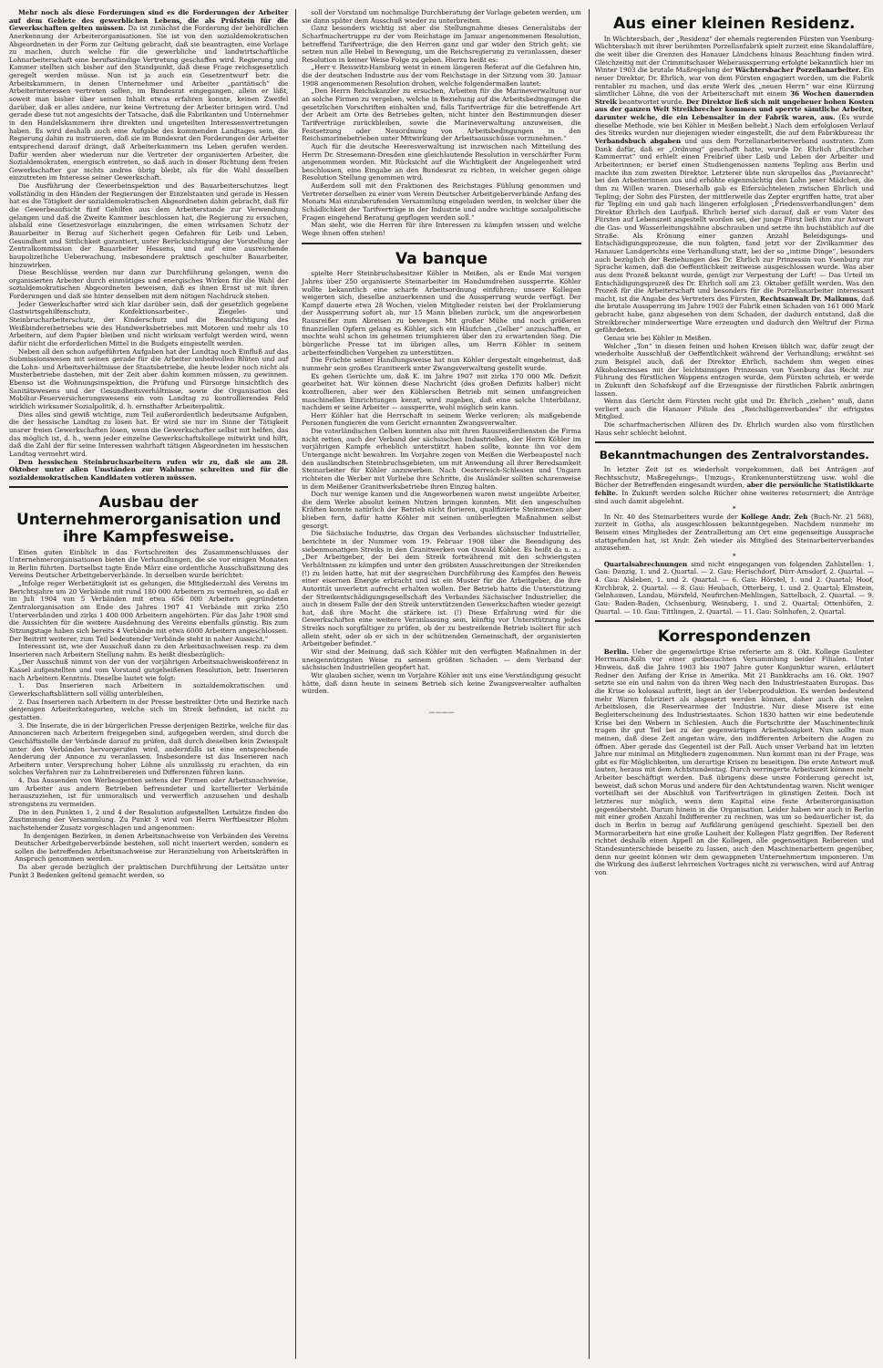Mehr noch als diese Forderungen sind es die Forderungen der Arbeiter auf dem Gebiete des gewerblichen Lebens, die als Prüfstein für die Gewerkschaften gelten müssen. Da ist zunächst die Forderung der behördlichen Anerkennung der Arbeiterorganisationen. Sie ist von den sozialdemokratischen Abgeordneten in der Form zur Geltung gebracht, daß sie beantragten, eine Vorlage zu machen, durch welche für die gewerbliche und landwirtschaftliche Lohnarbeiterschaft eine berufsständige Vertretung geschaffen wird. Regierung und Kammer stellten sich bisher auf den Standpunkt, daß diese Frage reichsgesetzlich geregelt werden müsse. Nun ist ja auch ein Gesetzentwurf betr. die Arbeitskammern, in denen Unternehmer und Arbeiter „paritätisch“ die Arbeiterinteressen vertreten sollen, im Bundesrat eingegangen, allein er läßt, soweit man bisher über seinen Inhalt etwas erfahren konnte, keinen Zweifel darüber, daß er alles andere, nur keine Vertretung der Arbeiter bringen wird. Und gerade diese tut not angesichts der Tatsache, daß die Fabrikanten und Unternehmer in den Handelskammern ihre direkten und ungeteilten Interessenvertretungen haben. Es wird deshalb auch eine Aufgabe des kommenden Landtages sein, die Regierung dahin zu instruieren, daß sie im Bundesrat den Forderungen der Arbeiter entsprechend darauf drängt, daß Arbeiterkammern ins Leben gerufen werden. Dafür werden aber wiederum nur die Vertreter der organisierten Arbeiter, die Sozialdemokraten, energisch eintreten, so daß auch in dieser Richtung dem freien Gewerkschafter gar nichts andres übrig bleibt, als für die Wahl desselben einzutreten im Interesse seiner Gewerkschaft.
Die Ausführung der Gewerbeinspektion und des Bauarbeiterschutzes liegt vollständig in den Händen der Regierungen der Einzelstaaten und gerade in Hessen hat es die Tätigkeit der sozialdemokratischen Abgeordneten dahin gebracht, daß für die Gewerbeaufsicht fünf Gehilfen aus dem Arbeiterstande zur Verwendung gelangen und daß die Zweite Kammer beschlossen hat, die Regierung zu ersuchen, alsbald eine Gesetzesvorlage einzubringen, die einen wirksamen Schutz der Bauarbeiter in Bezug auf Sicherheit gegen Gefahren für Leib und Leben, Gesundheit und Sittlichkeit garantiert, unter Berücksichtigung der Vorstellung der Zentralkommission der Bauarbeiter Hessens, und auf eine ausreichende baupolizeiliche Ueberwachung, insbesondere praktisch geschulter Bauarbeiter, hinzuwirken.
Diese Beschlüsse werden nur dann zur Durchführung gelangen, wenn die organisierten Arbeiter durch einmütiges und energisches Wirken für die Wahl der sozialdemokratischen Abgeordneten beweisen, daß es ihnen Ernst ist mit ihren Forderungen und daß sie hinter denselben mit dem nötigen Nachdruck stehen.
Jeder Gewerkschafter wird sich klar darüber sein, daß der gesetzlich gegebene Gastwirtsgehilfenschutz, Konfektionsarbeiter-, Ziegelei- und Steinbrucharbeiterschutz, der Kinderschutz und die Beaufsichtigung des Weißbindereibetriebes wie des Handwerksbetriebes mit Motoren und mehr als 10 Arbeitern, auf dem Papier bleiben und nicht wirksam verfolgt werden wird, wenn dafür nicht die erforderlichen Mittel in die Budgets eingestellt werden.
Neben all den schon aufgeführten Aufgaben hat der Landtag noch Einfluß auf das Submissionswesen mit seinen gerade für die Arbeiter unheilvollen Blüten und auf die Lohn- und Arbeitsverhältnisse der Staatsbetriebe, die heute leider noch nicht als Musterbetriebe dastehen, mit der Zeit aber dahin kommen müssen, zu gewinnen. Ebenso ist die Wohnungsinspektion, die Prüfung und Fürsorge hinsichtlich des Sanitätswesens und der Gesundheitsverhältnisse, sowie die Organisation des Mobiliar-Feuerversicherungswesens ein vom Landtag zu kontrollierendes Feld wirklich wirksamer Sozialpolitik, d. h. ernsthafter Arbeiterpolitik.
Dies alles sind gewiß wichtige, zum Teil außerordentlich bedeutsame Aufgaben, die der hessische Landtag zu lösen hat. Er wird sie nur im Sinne der Tätigkeit unsrer freien Gewerkschaften lösen, wenn die Gewerkschafter selbst mit helfen, das das möglich ist, d. h., wenn jeder einzelne Gewerkschaftskollege mitwirkt und hilft, daß die Zahl der für seine Interessen wahrhaft tätigen Abgeordneten im hessischen Landtag vermehrt wird.
Den hessischen Steinbruchsarbeitern rufen wir zu, daß sie am 28. Oktober unter allen Umständen zur Wahlurne schreiten und für die sozialdemokratischen Kandidaten votieren müssen.
Ausbau der Unternehmerorganisation und ihre Kampfesweise.
Einen guten Einblick in das Fortschreiten des Zusammenschlusses der Unternehmerorganisationen bieten die Verhandlungen, die sie vor einigen Monaten in Berlin führten. Dortselbst tagte Ende März eine ordentliche Ausschußsitzung des Vereins Deutscher Arbeitgeberverbände. In derselben wurde berichtet:
„Infolge reger Werbetätigkeit ist es gelungen, die Mitgliederzahl des Vereins im Berichtsjahre um 20 Verbände mit rund 180 000 Arbeitern zu vermehren, so daß er im Juli 1904 von 5 Verbänden mit etwa 656 000 Arbeitern gegründeten Zentralorganisation am Ende des Jahres 1907 41 Verbände mit zirka 250 Unterverbänden und zirka 1 400 000 Arbeitern angehörten. Für das Jahr 1908 sind die Aussichten für die weitere Ausdehnung des Vereins ebenfalls günstig. Bis zum Sitzungstage haben sich bereits 4 Verbände mit etwa 6000 Arbeitern angeschlossen. Der Beitritt weiterer, zum Teil bedeutender Verbände steht in naher Aussicht.“
Interessant ist, wie der Ausschuß dann zu den Arbeitsnachweisen resp. zu dem Inserieren nach Arbeitern Stellung nahm. Es heißt diesbezüglich:
„Der Ausschuß nimmt von der von der vorjährigen Arbeitsnachweiskonferenz in Kassel aufgestellten und vom Vorstand gutgeheißenen Resolution, betr. Inserieren nach Arbeitern Kenntnis. Dieselbe lautet wie folgt:
1. Das Inserieren nach Arbeitern in sozialdemokratischen und Gewerkschaftsblättern soll völlig unterbleiben.
2. Das Inserieren nach Arbeitern in der Presse bestreikter Orte und Bezirke nach denjenigen Arbeiterkategorien, welche sich im Streik befinden, ist nicht zu gestatten.
3. Die Inserate, die in der bürgerlichen Presse derjenigen Bezirke, welche für das Annoncieren nach Arbeitern freigegeben sind, aufgegeben werden, sind durch die Geschäftsstelle der Verbände darauf zu prüfen, daß durch dieselben kein Zwiespalt unter den Verbänden hervorgerufen wird, andernfalls ist eine entsprechende Aenderung der Annonce zu veranlassen. Insbesondere ist das Inserieren nach Arbeitern unter Versprechung hoher Löhne als unzulässig zu erachten, da ein solches Verfahren nur zu Lohntreibereien und Differenzen führen kann.
4. Das Aussenden von Werbeagenten seitens der Firmen oder Arbeitsnachweise, um Arbeiter aus andern Betrieben befreundeter und kartellierter Verbände herauszuziehen, ist für unmoralisch und verwerflich anzusehen und deshalb strengstens zu vermeiden.
Die in den Punkten 1, 2 und 4 der Resolution aufgestellten Leitsätze finden die Zustimmung der Versammlung. Zu Punkt 3 wird von Herrn Werftbesitzer Blohm nachstehender Zusatz vorgeschlagen und angenommen:
In denjenigen Bezirken, in denen Arbeitsnachweise von Verbänden des Vereins Deutscher Arbeitgeberverbände bestehen, soll nicht inseriert werden, sondern es sollen die betreffenden Arbeitsnachweise zur Heranziehung von Arbeitskräften in Anspruch genommen werden.
Da aber gerade bezüglich der praktischen Durchführung der Leitsätze unter Punkt 3 Bedenken geltend gemacht werden, so
soll der Vorstand um nochmalige Durchberatung der Vorlage gebeten werden, um sie dann später dem Ausschuß wieder zu unterbreiten.
Ganz besonders wichtig ist aber die Stellungnahme dieses Generalstabs der Scharfmachertruppe zu der vom Reichstage im Januar angenommenen Resolution, betreffend Tarifverträge, die den Herren ganz und gar wider den Strich geht; sie setzen nun alle Hebel in Bewegung, um die Reichsregierung zu veranlassen, dieser Resolution in keiner Weise Folge zu geben. Hierzu heißt es:
„Herr v. Reiswitz-Hamburg weist in einem längeren Referat auf die Gefahren hin, die der deutschen Industrie aus der vom Reichstage in der Sitzung vom 30. Januar 1908 angenommenen Resolution drohen, welche folgendermaßen lautet:
„Den Herrn Reichskanzler zu ersuchen, Arbeiten für die Marineverwaltung nur an solche Firmen zu vergeben, welche in Beziehung auf die Arbeitsbedingungen die gesetzlichen Vorschriften einhalten und, falls Tarifverträge für die betreffende Art der Arbeit am Orte des Betriebes gelten, nicht hinter den Bestimmungen dieser Tarifverträge zurückbleiben, sowie die Marineverwaltung anzuweisen, die Festsetzung oder Neuordnung von Arbeitsbedingungen in den Reichsmarinebetrieben unter Mitwirkung der Arbeitsausschüsse vorzunehmen.“
Auch für die deutsche Heeresverwaltung ist inzwischen nach Mitteilung des Herrn Dr. Stresemann-Dresden eine gleichlautende Resolution in verschärfter Form angenommen worden. Mit Rücksicht auf die Wichtigkeit der Angelegenheit wird beschlossen, eine Eingabe an den Bundesrat zu richten, in welcher gegen obige Resolution Stellung genommen wird.
Außerdem soll mit den Fraktionen des Reichstages Fühlung genommen und Vertreter derselben zu einer vom Verein Deutscher Arbeitgeberverbände Anfang des Monats Mai einzuberufenden Versammlung eingeladen werden, in welcher über die Schädlichkeit der Tarifverträge in der Industrie und andre wichtige sozialpolitische Fragen eingehend Beratung gepflogen werden soll.“
Man sieht, wie die Herren für ihre Interessen zu kämpfen wissen und welche Wege ihnen offen stehen!
Va banque
spielte Herr Steinbruchsbesitzer Köhler in Meißen, als er Ende Mai vorigen Jahres über 250 organisierte Steinarbeiter im Handumdrehen aussperrte. Köhler wollte bekanntlich eine scharfe Arbeitsordnung einführen; unsere Kollegen weigerten sich, dieselbe anzuerkennen und die Aussperrung wurde verfügt. Der Kampf dauerte etwa 28 Wochen, vielen Mitglieder reisten bei der Proklamierung der Aussperrung sofort ab, nur 15 Mann blieben zurück, um die angeworbenen Rausreißer zum Abreisen zu bewegen. Mit großer Mühe und noch größeren finanziellen Opfern gelang es Köhler, sich ein Häufchen „Gelber“ anzuschaffen, er mochte wohl schon im geheimen triumphieren über den zu erwartenden Sieg. Die bürgerliche Presse tat im übrigen alles, um Herrn Köhler in seinem arbeiterfeindlichen Vorgehen zu unterstützen.
Die Früchte seiner Handlungsweise hat nun Köhler dergestalt eingeheimst, daß nunmehr sein großes Granitwerk unter Zwangsverwaltung gestellt wurde.
Es gehen Gerüchte um, daß K. im Jahre 1907 mit zirka 170 000 Mk. Defizit gearbeitet hat. Wir können diese Nachricht (des großen Defizits halber) nicht kontrollieren, aber wer den Köhlerschen Betrieb mit seinen umfangreichen maschinellen Einrichtungen kennt, wird zugeben, daß eine solche Unterbilanz, nachdem er seine Arbeiter — aussperrte, wohl möglich sein kann.
Herr Köhler hat die Herrschaft in seinem Werke verloren; als maßgebende Personen fungieren die vom Gericht ernannten Zwangsverwalter.
Die vaterländischen Gelben konnten also mit ihren Rausreißerdiensten die Firma nicht retten, auch der Verband der sächsischen Industriellen, der Herrn Köhler im vorjährigen Kampfe erheblich unterstützt haben sollte, konnte ihn vor dem Untergange nicht bewahren. Im Vorjahre zogen von Meißen die Werbeapostel nach den ausländischen Steinbruchsgebieten, um mit Anwendung all ihrer Beredsamkeit Steinarbeiter für Köhler anzuwerben. Nach Oesterreich-Schlesien und Ungarn richteten die Werber mit Vorliebe ihre Schritte, die Ausländer sollten scharenweise in dem Meißener Granitwerksbetriebe ihren Einzug halten.
Doch nur wenige kamen und die Angeworbenen waren meist ungeübte Arbeiter, die dem Werke absolut keinen Nutzen bringen konnten. Mit den ungeschulten Kräften konnte natürlich der Betrieb nicht florieren, qualifizierte Steinmetzen aber blieben fern, dafür hatte Köhler mit seinen unüberlegten Maßnahmen selbst gesorgt.
Die Sächsische Industrie, das Organ des Verbandes sächsischer Industrieller, berichtete in der Nummer vom 19. Februar 1908 über die Beendigung des siebenmonatigen Streiks in den Granitwerken von Oswald Köhler. Es heißt da u. a.: „Der Arbeitgeber, der bei dem Streik fortwährend mit den schwierigsten Verhältnissen zu kämpfen und unter den gröbsten Ausschreitungen der Streikenden (!) zu leiden hatte, hat mit der siegreichen Durchführung des Kampfes den Beweis einer eisernen Energie erbracht und ist ein Muster für die Arbeitgeber, die ihre Autorität unverletzt aufrecht erhalten wollen. Der Betrieb hatte die Unterstützung der Streikentschädigungsgesellschaft des Verbandes Sächsischer Industrieller, die auch in diesem Falle der den Streik unterstützenden Gewerkschaften wieder gezeigt hat, daß ihre Macht die stärkere ist. (!) Diese Erfahrung wird für die Gewerkschaften eine weitere Veranlassung sein, künftig vor Unterstützung jedes Streiks noch sorgfältiger zu prüfen, ob der zu bestreikende Betrieb isoliert für sich allein steht, oder ob er sich in der schützenden Gemeinschaft, der organisierten Arbeitgeber befindet.“
Wir sind der Meinung, daß sich Köhler mit den verfügten Maßnahmen in der uneigennützigsten Weise zu seinem größten Schaden — dem Verband der sächsischen Industriellen geopfert hat.
Wir glauben sicher, wenn im Vorjahre Köhler mit uns eine Verständigung gesucht hätte, daß dann heute in seinem Betrieb sich keine Zwangsverwalter aufhalten würden.
————
Aus einer kleinen Residenz.
In Wächtersbach, der „Residenz“ der ehemals regierenden Fürsten von Ysenburg-Wächtersbach mit ihrer berühmten Porzellanfabrik spielt zurzeit eine Skandalaffäre, die weit über die Grenzen des Hanauer Ländchens hinaus Beachtung finden wird. Gleichzeitig mit der Crimmitschauer Weberaussperrung erfolgte bekanntlich hier im Winter 1903 die brutale Maßregelung der Wächtersbacher Porzellanarbeiter. Ein neuer Direktor, Dr. Ehrlich, war von dem Fürsten engagiert worden, um die Fabrik rentabler zu machen, und das erste Werk des „neuen Herrn“ war eine Kürzung sämtlicher Löhne, die von der Arbeiterschaft mit einem 36 Wochen dauernden Streik beantwortet wurde. Der Direktor ließ sich mit ungeheuer hohen Kosten aus der ganzen Welt Streikbrecher kommen und sperrte sämtliche Arbeiter, darunter welche, die ein Lebensalter in der Fabrik waren, aus. (Es wurde dieselbe Methode, wie bei Köhler in Meißen beliebt.) Nach dem erfolglosen Verlauf des Streiks wurden nur diejenigen wieder eingestellt, die auf dem Fabrikbureau ihr Verbandsbuch abgaben und aus dem Porzellanarbeiterverband austraten. Zum Dank dafür, daß er „Ordnung“ geschafft hatte, wurde Dr. Ehrlich „fürstlicher Kammerrat“ und erhielt einen Freibrief über Leib und Leben der Arbeiter und Arbeiterinnen; er berief einen Studiengenossen namens Tepling aus Berlin und machte ihn zum zweiten Direktor. Letzterer übte nun skrupellos das „Pavianrecht“ bei den Arbeiterinnen aus und erhöhte eigenmächtig den Lohn jener Mädchen, die ihm zu Willen waren. Dieserhalb gab es Eifersüchteleien zwischen Ehrlich und Tepling; der Sohn des Fürsten, der mittlerweile das Zepter ergriffen hatte, trat aber für Tepling ein und gab nach längeren erfolglosen „Friedensverhandlungen“ dem Direktor Ehrlich den Laufpaß. Ehrlich berief sich darauf, daß er vom Vater des Fürsten auf Lebenszeit angestellt worden sei, der junge Fürst ließ ihm zur Antwort die Gas- und Wasserleitungshähne abschrauben und setzte ihn buchstäblich auf die Straße. Als Krönung einer ganzen Anzahl Beleidigungs- und Entschädigungsprozesse, die nun folgten, fand jetzt vor der Zivilkammer des Hanauer Landgerichts eine Verhandlung statt, bei der so „intime Dinge“, besonders auch bezüglich der Beziehungen des Dr. Ehrlich zur Prinzessin von Ysenburg zur Sprache kamen, daß die Oeffentlichkeit zeitweise ausgeschlossen wurde. Was aber aus dem Prozeß bekannt wurde, genügt zur Verpestung der Luft! — Das Urteil im Entschädigungsprozeß des Dr. Ehrlich soll am 23. Oktober gefällt werden. Was den Prozeß für die Arbeiterschaft und besonders für die Porzellanarbeiter interessant macht, ist die Angabe des Vertreters des Fürsten, Rechtsanwalt Dr. Malkmus, daß die brutale Aussperrung im Jahre 1903 der Fabrik einen Schaden von 161 000 Mark gebracht habe, ganz abgesehen von dem Schaden, der dadurch entstand, daß die Streikbrecher minderwertige Ware erzeugten und dadurch den Weltruf der Firma gefährdeten.
Genau wie bei Köhler in Meißen.
Welcher „Ton“ in diesen feinen und hohen Kreisen üblich war, dafür zeugt der wiederholte Ausschluß der Oeffentlichkeit während der Verhandlung; erwähnt sei zum Beispiel auch, daß der Direktor Ehrlich, nachdem ihm wegen eines Alkoholexzesses mit der leichtsinnigen Prinzessin von Ysenburg das Recht zur Führung des fürstlichen Wappens entzogen wurde, dem Fürsten schrieb, er werde in Zukunft den Schafskopf auf die Erzeugnisse der fürstlichen Fabrik anbringen lassen.
Wenn das Gericht dem Fürsten recht gibt und Dr. Ehrlich „ziehen“ muß, dann verliert auch die Hanauer Filiale des „Reichslügenverbandes“ ihr eifrigstes Mitglied.
Die scharfmacherischen Allüren des Dr. Ehrlich wurden also vom fürstlichen Haus sehr schlecht belohnt.
Bekanntmachungen des Zentralvorstandes.
In letzter Zeit ist es wiederholt vorgekommen, daß bei Anträgen auf Rechtsschutz, Maßregelungs-, Umzugs-, Krankenunterstützung usw. wohl die Bücher der Betreffenden eingesandt wurden, aber die persönliche Statistikkarte fehlte. In Zukunft werden solche Bücher ohne weiteres retourniert; die Anträge sind auch damit abgelehnt.
*
In Nr. 40 des Steinarbeiters wurde der Kollege Andr. Zeh (Buch-Nr. 21 568), zurzeit in Gotha, als ausgeschlossen bekanntgegeben. Nachdem nunmehr im Beisein eines Mitgliedes der Zentralleitung am Ort eine gegenseitige Aussprache stattgefunden hat, ist Andr. Zeh wieder als Mitglied des Steinarbeiterverbandes anzusehen.
*
Quartalsabrechnungen sind nicht eingegangen von folgenden Zahlstellen: 1. Gau: Danzig, 1. und 2. Quartal. — 2. Gau: Herischdorf, Dürr-Arnsdorf, 2. Quartal. — 4. Gau: Alsleben, 1. und 2. Quartal. — 6. Gau: Hörstel, 1. und 2. Quartal; Hoof, Kirchbrak, 2. Quartal. — 8. Gau: Heubach, Otterberg, 1. und 2. Quartal; Elmstein, Gelnhausen, Landau, Mörsfeld, Neufirchen-Mehlingen, Sattelbach, 2. Quartal. — 9. Gau: Baden-Baden, Ochsenburg, Weinsberg, 1. und 2. Quartal; Ottenhöfen, 2. Quartal. — 10. Gau: Tittlingen, 2. Quartal. — 11. Gau: Solnhofen, 2. Quartal.
Korrespondenzen
Berlin. Ueber die gegenwärtige Krise referierte am 8. Okt. Kollege Gauleiter Herrmann-Köln vor einer gutbesuchten Versammlung beider Filialen. Unter Hinweis, daß die Jahre 1903 bis 1907 Jahre guter Konjunktur waren, erläutert Redner den Anfang der Krise in Amerika. Mit 21 Bankkrachs am 16. Okt. 1907 setzte sie ein und nahm von da ihren Weg nach den Industriestaaten Europas. Das die Krise so kolossal auftritt, liegt an der Ueberproduktion. Es werden bedeutend mehr Waren fabriziert als abgesetzt werden können, daher auch die vielen Arbeitslosen, die Reservearmee der Industrie. Nur diese Misere ist eine Begleiterscheinung des Industriestaates. Schon 1830 hatten wir eine bedeutende Krise bei den Webern in Schlesien. Auch die Fortschritte der Maschinentechnik tragen ihr gut Teil bei zu der gegenwärtigen Arbeitslosigkeit. Nun sollte man meinen, daß diese Zeit angetan wäre, den indifferenten Arbeitern die Augen zu öffnen. Aber gerade das Gegenteil ist der Fall. Auch unser Verband hat im letzten Jahre nur minimal an Mitgliedern zugenommen. Nun kommt man zu der Frage, was gibt es für Möglichkeiten, um derartige Krisen zu beseitigen. Die erste Antwort muß lauten, heraus mit dem Achtstundentag. Durch verringerte Arbeitszeit können mehr Arbeiter beschäftigt werden. Daß übrigens diese unsre Forderung gerecht ist, beweist, daß schon Morus und andere für den Achtstundentag waren. Nicht weniger vorteilhaft sei der Abschluß von Tarifverträgen in günstigen Zeiten. Doch ist letzteres nur möglich, wenn dem Kapital eine feste Arbeiterorganisation gegenübersteht. Darum hinein in die Organisation. Leider haben wir auch in Berlin mit einer großen Anzahl Indifferenter zu rechnen, was um so bedauerlicher ist, da doch in Berlin in bezug auf Aufklärung genügend geschieht. Speziell bei den Marmorarbeitern hat eine große Lauheit der Kollegen Platz gegriffen. Der Referent richtet deshalb einen Appell an die Kollegen, alle gegenseitigen Reibereien und Standesunterschiede beiseite zu lassen, auch den Maschinenarbeitern gegenüber, denn nur geeint können wir dem gewappneten Unternehmertum imponieren. Um die Wirkung des äußerst lehrreichen Vortrages nicht zu verwischen, wird auf Antrag von